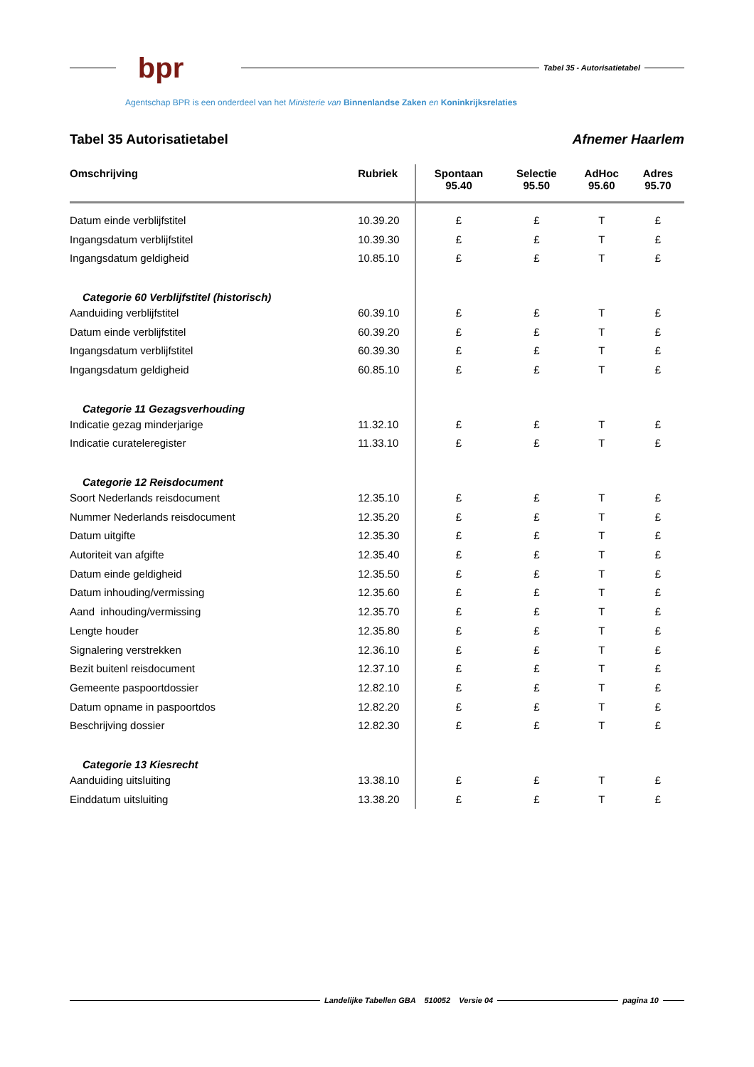bpr
Tabel 35 - Autorisatietabel
Agentschap BPR is een onderdeel van het Ministerie van Binnenlandse Zaken en Koninkrijksrelaties
Tabel 35 Autorisatietabel Afnemer Haarlem
| Omschrijving | Rubriek | Spontaan 95.40 | Selectie 95.50 | AdHoc 95.60 | Adres 95.70 |
| --- | --- | --- | --- | --- | --- |
| Datum einde verblijfstitel | 10.39.20 | £ | £ | T | £ |
| Ingangsdatum verblijfstitel | 10.39.30 | £ | £ | T | £ |
| Ingangsdatum geldigheid | 10.85.10 | £ | £ | T | £ |
| Categorie 60 Verblijfstitel (historisch) | | | | | |
| Aanduiding verblijfstitel | 60.39.10 | £ | £ | T | £ |
| Datum einde verblijfstitel | 60.39.20 | £ | £ | T | £ |
| Ingangsdatum verblijfstitel | 60.39.30 | £ | £ | T | £ |
| Ingangsdatum geldigheid | 60.85.10 | £ | £ | T | £ |
| Categorie 11 Gezagsverhouding | | | | | |
| Indicatie gezag minderjarige | 11.32.10 | £ | £ | T | £ |
| Indicatie curateleregister | 11.33.10 | £ | £ | T | £ |
| Categorie 12 Reisdocument | | | | | |
| Soort Nederlands reisdocument | 12.35.10 | £ | £ | T | £ |
| Nummer Nederlands reisdocument | 12.35.20 | £ | £ | T | £ |
| Datum uitgifte | 12.35.30 | £ | £ | T | £ |
| Autoriteit van afgifte | 12.35.40 | £ | £ | T | £ |
| Datum einde geldigheid | 12.35.50 | £ | £ | T | £ |
| Datum inhouding/vermissing | 12.35.60 | £ | £ | T | £ |
| Aand inhouding/vermissing | 12.35.70 | £ | £ | T | £ |
| Lengte houder | 12.35.80 | £ | £ | T | £ |
| Signalering verstrekken | 12.36.10 | £ | £ | T | £ |
| Bezit buitenl reisdocument | 12.37.10 | £ | £ | T | £ |
| Gemeente paspoortdossier | 12.82.10 | £ | £ | T | £ |
| Datum opname in paspoortdos | 12.82.20 | £ | £ | T | £ |
| Beschrijving dossier | 12.82.30 | £ | £ | T | £ |
| Categorie 13 Kiesrecht | | | | | |
| Aanduiding uitsluiting | 13.38.10 | £ | £ | T | £ |
| Einddatum uitsluiting | 13.38.20 | £ | £ | T | £ |
Landelijke Tabellen GBA 510052 Versie 04
pagina 10